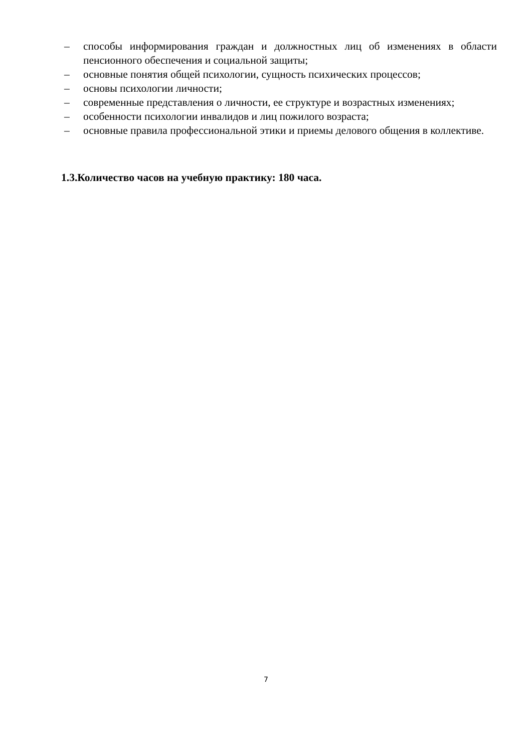– способы информирования граждан и должностных лиц об изменениях в области пенсионного обеспечения и социальной защиты;
– основные понятия общей психологии, сущность психических процессов;
– основы психологии личности;
– современные представления о личности, ее структуре и возрастных изменениях;
– особенности психологии инвалидов и лиц пожилого возраста;
– основные правила профессиональной этики и приемы делового общения в коллективе.
1.3.Количество часов на учебную практику: 180 часа.
7